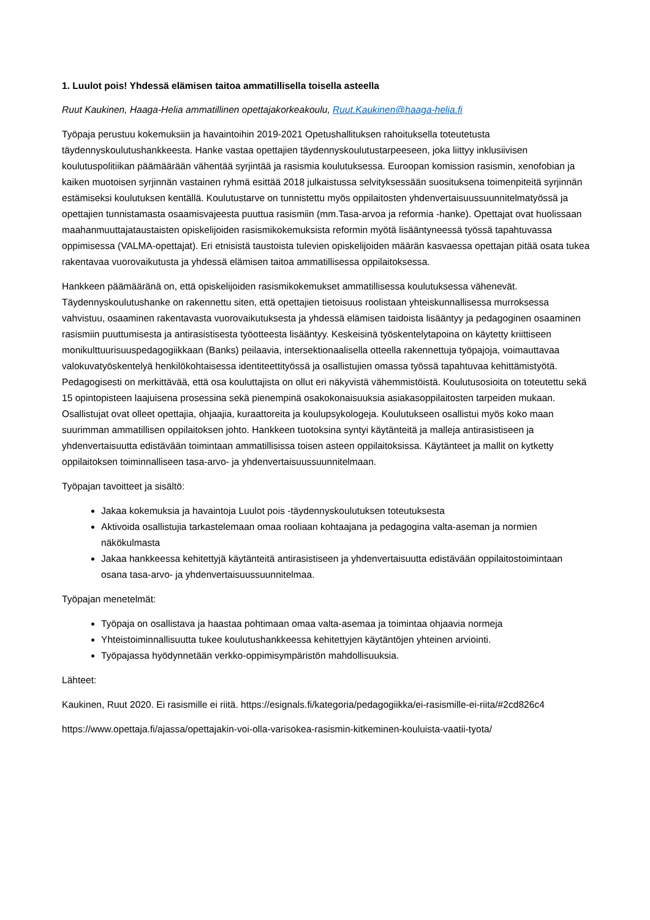1. Luulot pois! Yhdessä elämisen taitoa ammatillisella toisella asteella
Ruut Kaukinen, Haaga-Helia ammatillinen opettajakorkeakoulu, Ruut.Kaukinen@haaga-helia.fi
Työpaja perustuu kokemuksiin ja havaintoihin 2019-2021 Opetushallituksen rahoituksella toteutetusta täydennyskoulutushankkeesta. Hanke vastaa opettajien täydennyskoulutustarpeeseen, joka liittyy inklusiivisen koulutuspolitiikan päämäärään vähentää syrjintää ja rasismia koulutuksessa. Euroopan komission rasismin, xenofobian ja kaiken muotoisen syrjinnän vastainen ryhmä esittää 2018 julkaistussa selvityksessään suosituksena toimenpiteitä syrjinnän estämiseksi koulutuksen kentällä. Koulutustarve on tunnistettu myös oppilaitosten yhdenvertaisuussuunnitelmatyössä ja opettajien tunnistamasta osaamisvajeesta puuttua rasismiin (mm.Tasa-arvoa ja reformia -hanke). Opettajat ovat huolissaan maahanmuuttajataustaisten opiskelijoiden rasismikokemuksista reformin myötä lisääntyneessä työssä tapahtuvassa oppimisessa (VALMA-opettajat). Eri etnisistä taustoista tulevien opiskelijoiden määrän kasvaessa opettajan pitää osata tukea rakentavaa vuorovaikutusta ja yhdessä elämisen taitoa ammatillisessa oppilaitoksessa.
Hankkeen päämääränä on, että opiskelijoiden rasismikokemukset ammatillisessa koulutuksessa vähenevät. Täydennyskoulutushanke on rakennettu siten, että opettajien tietoisuus roolistaan yhteiskunnallisessa murroksessa vahvistuu, osaaminen rakentavasta vuorovaikutuksesta ja yhdessä elämisen taidoista lisääntyy ja pedagoginen osaaminen rasismiin puuttumisesta ja antirasistisesta työotteesta lisääntyy. Keskeisinä työskentelytapoina on käytetty kriittiseen monikulttuurisuuspedagogiikkaan (Banks) peilaavia, intersektionaalisella otteella rakennettuja työpajoja, voimauttavaa valokuvatyöskentelyä henkilökohtaisessa identiteettityössä ja osallistujien omassa työssä tapahtuvaa kehittämistyötä. Pedagogisesti on merkittävää, että osa kouluttajista on ollut eri näkyvistä vähemmistöistä. Koulutusosioita on toteutettu sekä 15 opintopisteen laajuisena prosessina sekä pienempinä osakokonaisuuksia asiakasoppilaitosten tarpeiden mukaan. Osallistujat ovat olleet opettajia, ohjaajia, kuraattoreita ja koulupsykologeja. Koulutukseen osallistui myös koko maan suurimman ammatillisen oppilaitoksen johto. Hankkeen tuotoksina syntyi käytänteitä ja malleja antirasistiseen ja yhdenvertaisuutta edistävään toimintaan ammatillisissa toisen asteen oppilaitoksissa. Käytänteet ja mallit on kytketty oppilaitoksen toiminnalliseen tasa-arvo- ja yhdenvertaisuussuunnitelmaan.
Työpajan tavoitteet ja sisältö:
Jakaa kokemuksia ja havaintoja Luulot pois -täydennyskoulutuksen toteutuksesta
Aktivoida osallistujia tarkastelemaan omaa rooliaan kohtaajana ja pedagogina valta-aseman ja normien näkökulmasta
Jakaa hankkeessa kehitettyjä käytänteitä antirasistiseen ja yhdenvertaisuutta edistävään oppilaitostoimintaan osana tasa-arvo- ja yhdenvertaisuussuunnitelmaa.
Työpajan menetelmät:
Työpaja on osallistava ja haastaa pohtimaan omaa valta-asemaa ja toimintaa ohjaavia normeja
Yhteistoiminnallisuutta tukee koulutushankkeessa kehitettyjen käytäntöjen yhteinen arviointi.
Työpajassa hyödynnetään verkko-oppimisympäristön mahdollisuuksia.
Lähteet:
Kaukinen, Ruut 2020. Ei rasismille ei riitä. https://esignals.fi/kategoria/pedagogiikka/ei-rasismille-ei-riita/#2cd826c4
https://www.opettaja.fi/ajassa/opettajakin-voi-olla-varisokea-rasismin-kitkeminen-kouluista-vaatii-tyota/